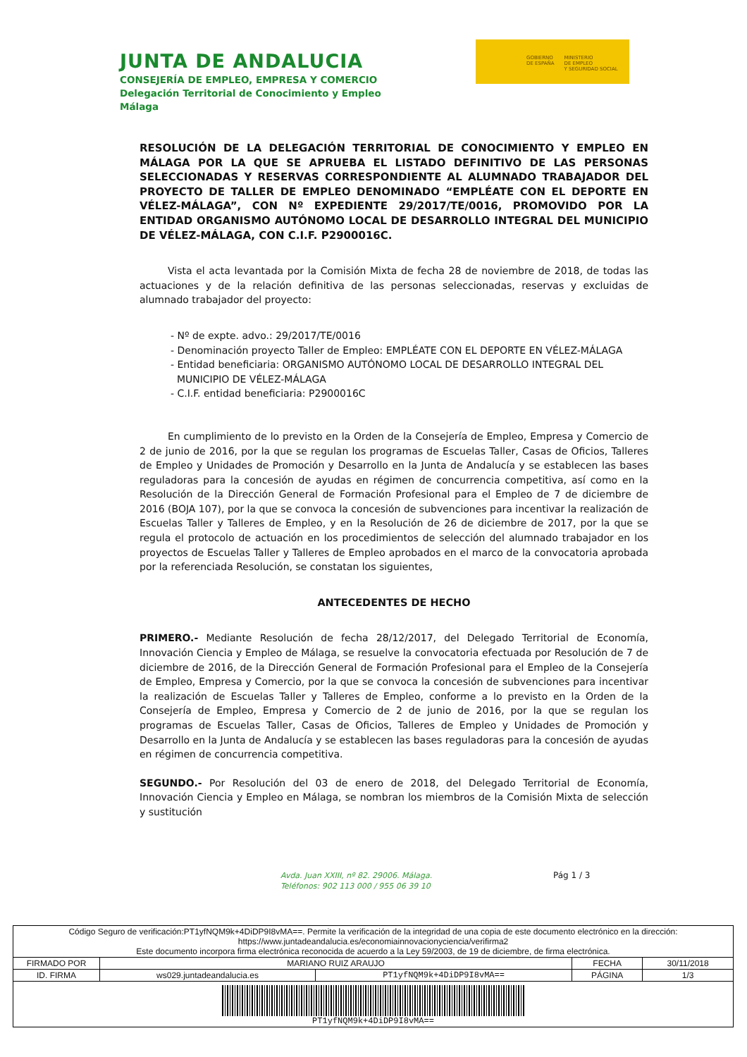JUNTA DE ANDALUCIA
CONSEJERÍA DE EMPLEO, EMPRESA Y COMERCIO
Delegación Territorial de Conocimiento y Empleo
Málaga
GOBIERNO
DE ESPAÑA
MINISTERIO
DE EMPLEO
Y SEGURIDAD SOCIAL
RESOLUCIÓN DE LA DELEGACIÓN TERRITORIAL DE CONOCIMIENTO Y EMPLEO EN MÁLAGA POR LA QUE SE APRUEBA EL LISTADO DEFINITIVO DE LAS PERSONAS SELECCIONADAS Y RESERVAS CORRESPONDIENTE AL ALUMNADO TRABAJADOR DEL PROYECTO DE TALLER DE EMPLEO DENOMINADO “EMPLÉATE CON EL DEPORTE EN VÉLEZ-MÁLAGA”, CON Nº EXPEDIENTE 29/2017/TE/0016, PROMOVIDO POR LA ENTIDAD ORGANISMO AUTÓNOMO LOCAL DE DESARROLLO INTEGRAL DEL MUNICIPIO DE VÉLEZ-MÁLAGA, CON C.I.F. P2900016C.
Vista el acta levantada por la Comisión Mixta de fecha 28 de noviembre de 2018, de todas las actuaciones y de la relación definitiva de las personas seleccionadas, reservas y excluidas de alumnado trabajador del proyecto:
- Nº de expte. advo.: 29/2017/TE/0016
- Denominación proyecto Taller de Empleo: EMPLÉATE CON EL DEPORTE EN VÉLEZ-MÁLAGA
- Entidad beneficiaria: ORGANISMO AUTÓNOMO LOCAL DE DESARROLLO INTEGRAL DEL
MUNICIPIO DE VÉLEZ-MÁLAGA
- C.I.F. entidad beneficiaria: P2900016C
En cumplimiento de lo previsto en la Orden de la Consejería de Empleo, Empresa y Comercio de 2 de junio de 2016, por la que se regulan los programas de Escuelas Taller, Casas de Oficios, Talleres de Empleo y Unidades de Promoción y Desarrollo en la Junta de Andalucía y se establecen las bases reguladoras para la concesión de ayudas en régimen de concurrencia competitiva, así como en la Resolución de la Dirección General de Formación Profesional para el Empleo de 7 de diciembre de 2016 (BOJA 107), por la que se convoca la concesión de subvenciones para incentivar la realización de Escuelas Taller y Talleres de Empleo, y en la Resolución de 26 de diciembre de 2017, por la que se regula el protocolo de actuación en los procedimientos de selección del alumnado trabajador en los proyectos de Escuelas Taller y Talleres de Empleo aprobados en el marco de la convocatoria aprobada por la referenciada Resolución, se constatan los siguientes,
ANTECEDENTES DE HECHO
PRIMERO.- Mediante Resolución de fecha 28/12/2017, del Delegado Territorial de Economía, Innovación Ciencia y Empleo de Málaga, se resuelve la convocatoria efectuada por Resolución de 7 de diciembre de 2016, de la Dirección General de Formación Profesional para el Empleo de la Consejería de Empleo, Empresa y Comercio, por la que se convoca la concesión de subvenciones para incentivar la realización de Escuelas Taller y Talleres de Empleo, conforme a lo previsto en la Orden de la Consejería de Empleo, Empresa y Comercio de 2 de junio de 2016, por la que se regulan los programas de Escuelas Taller, Casas de Oficios, Talleres de Empleo y Unidades de Promoción y Desarrollo en la Junta de Andalucía y se establecen las bases reguladoras para la concesión de ayudas en régimen de concurrencia competitiva.
SEGUNDO.- Por Resolución del 03 de enero de 2018, del Delegado Territorial de Economía, Innovación Ciencia y Empleo en Málaga, se nombran los miembros de la Comisión Mixta de selección y sustitución
Avda. Juan XXIII, nº 82. 29006. Málaga.
Teléfonos: 902 113 000 / 955 06 39 10
Pág 1 / 3
| Código Seguro de verificación:PT1yfNQM9k+4DiDP9I8vMA==. Permite la verificación de la integridad de una copia de este documento electrónico en la dirección: https://www.juntadeandalucia.es/economiainnovacionyciencia/verifirma2 Este documento incorpora firma electrónica reconocida de acuerdo a la Ley 59/2003, de 19 de diciembre, de firma electrónica. | | | | |
| FIRMADO POR | MARIANO RUIZ ARAUJO | | FECHA | 30/11/2018 |
| ID. FIRMA | ws029.juntadeandalucia.es | PT1yfNQM9k+4DiDP9I8vMA== | PÁGINA | 1/3 |
| PT1yfNQM9k+4DiDP9I8vMA== | | | | |